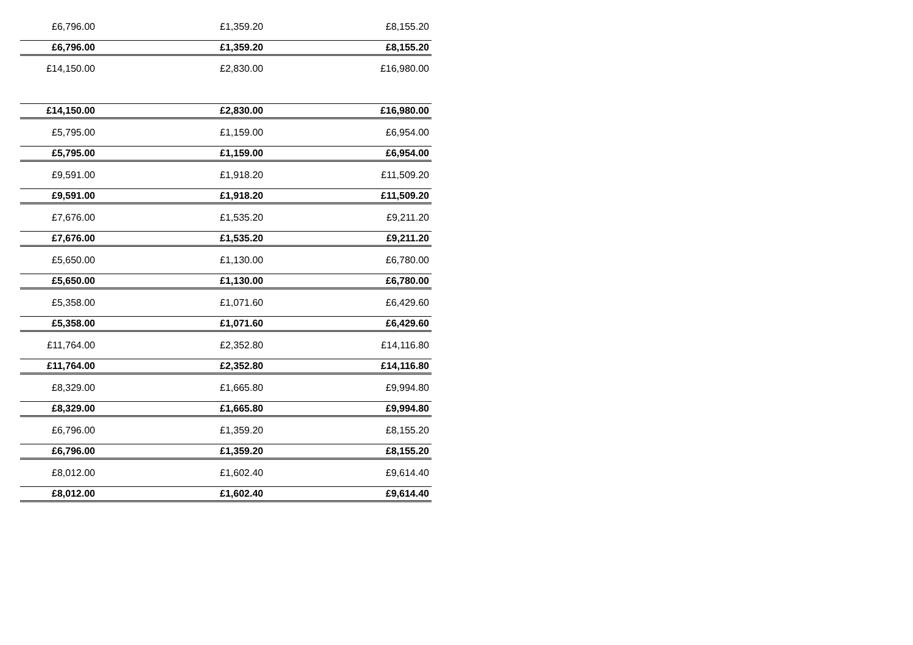| £6,796.00 | £1,359.20 | £8,155.20 |
| £6,796.00 | £1,359.20 | £8,155.20 |
| £14,150.00 | £2,830.00 | £16,980.00 |
| £14,150.00 | £2,830.00 | £16,980.00 |
| £5,795.00 | £1,159.00 | £6,954.00 |
| £5,795.00 | £1,159.00 | £6,954.00 |
| £9,591.00 | £1,918.20 | £11,509.20 |
| £9,591.00 | £1,918.20 | £11,509.20 |
| £7,676.00 | £1,535.20 | £9,211.20 |
| £7,676.00 | £1,535.20 | £9,211.20 |
| £5,650.00 | £1,130.00 | £6,780.00 |
| £5,650.00 | £1,130.00 | £6,780.00 |
| £5,358.00 | £1,071.60 | £6,429.60 |
| £5,358.00 | £1,071.60 | £6,429.60 |
| £11,764.00 | £2,352.80 | £14,116.80 |
| £11,764.00 | £2,352.80 | £14,116.80 |
| £8,329.00 | £1,665.80 | £9,994.80 |
| £8,329.00 | £1,665.80 | £9,994.80 |
| £6,796.00 | £1,359.20 | £8,155.20 |
| £6,796.00 | £1,359.20 | £8,155.20 |
| £8,012.00 | £1,602.40 | £9,614.40 |
| £8,012.00 | £1,602.40 | £9,614.40 |